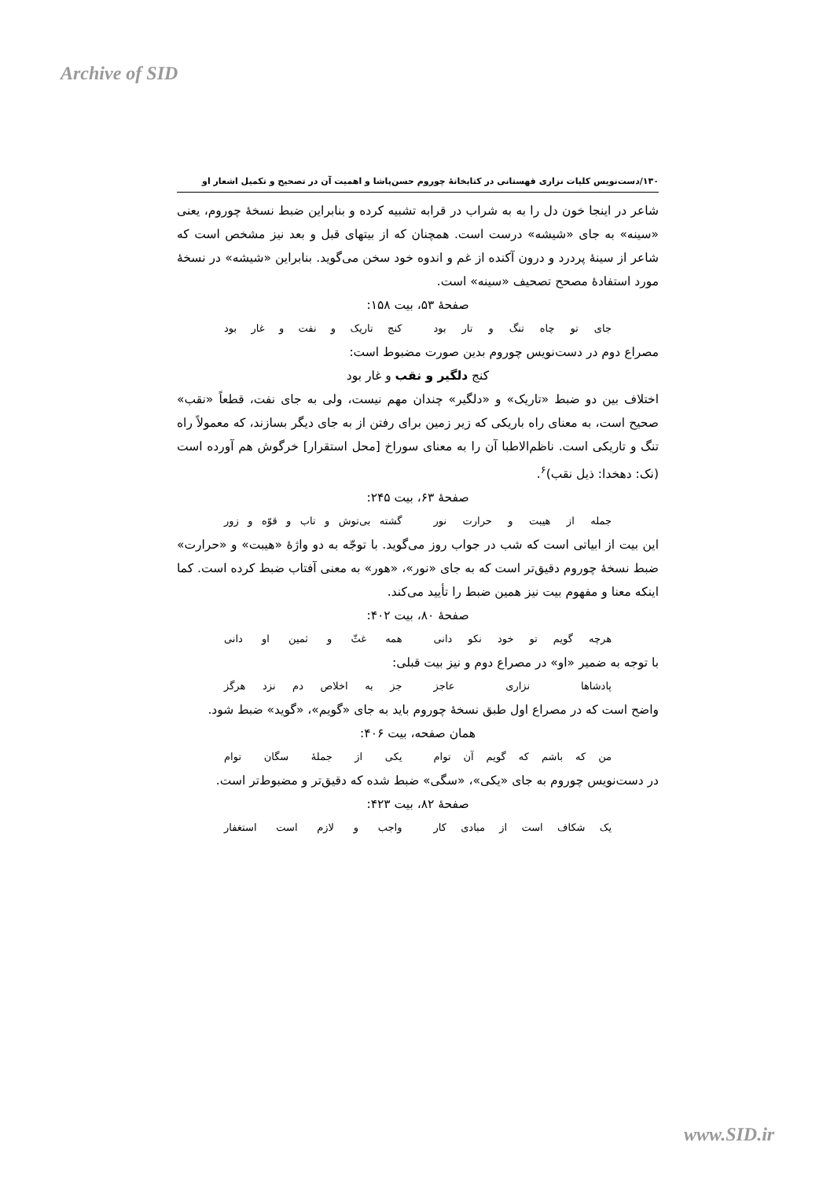Archive of SID
۱۳۰/دست‌نویس کلیات نزاری قهستانی در کتابخانهٔ چوروم حسن‌پاشا و اهمیت آن در تصحیح و تکمیل اشعار او
شاعر در اینجا خون دل را به به شراب در قرابه تشبیه کرده و بنابراین ضبط نسخهٔ چوروم، یعنی «سینه» به جای «شیشه» درست است. همچنان که از بیتهای قبل و بعد نیز مشخص است که شاعر از سینهٔ پردرد و درون آکنده از غم و اندوه خود سخن می‌گوید. بنابراین «شیشه» در نسخهٔ مورد استفادهٔ مصحح تصحیف «سینه» است.
صفحهٔ ۵۳، بیت ۱۵۸:
جای تو چاه تنگ و تار بود کنج تاریک و نفت و غار بود
مصراع دوم در دست‌نویس چوروم بدین صورت مضبوط است:
کنج دلگیر و نقب و غار بود
اختلاف بین دو ضبط «تاریک» و «دلگیر» چندان مهم نیست، ولی به جای نفت، قطعاً «نقب» صحیح است، به معنای راه باریکی که زیر زمین برای رفتن از به جای دیگر بسازند، که معمولاً راه تنگ و تاریکی است. ناظم‌الاطبا آن را به معنای سوراخ [محل استقرار] خرگوش هم آورده است (نک: دهخدا: ذیل نقب)<sup>۶</sup>.
صفحهٔ ۶۳، بیت ۲۴۵:
جمله از هیبت و حرارت نور گشته بی‌توش و تاب و قوّه و زور
این بیت از ابیاتی است که شب در جواب روز می‌گوید. با توجّه به دو واژهٔ «هیبت» و «حرارت» ضبط نسخهٔ چوروم دقیق‌تر است که به جای «نور»، «هور» به معنی آفتاب ضبط کرده است. کما اینکه معنا و مفهوم بیت نیز همین ضبط را تأیید می‌کند.
صفحهٔ ۸۰، بیت ۴۰۲:
هرچه گویم تو خود نکو دانی همه غثّ و ثمین او دانی
با توجه به ضمیر «او» در مصراع دوم و نیز بیت قبلی:
پادشاها نزاری عاجز جز به اخلاص دم نزد هرگز
واضح است که در مصراع اول طبق نسخهٔ چوروم باید به جای «گویم»، «گوید» ضبط شود.
همان صفحه، بیت ۴۰۶:
من که باشم که گویم آن توام یکی از جملهٔ سگان توام
در دست‌نویس چوروم به جای «یکی»، «سگی» ضبط شده که دقیق‌تر و مضبوط‌تر است.
صفحهٔ ۸۲، بیت ۴۲۳:
یک شکاف است از مبادی کار واجب و لازم است استغفار
www.SID.ir